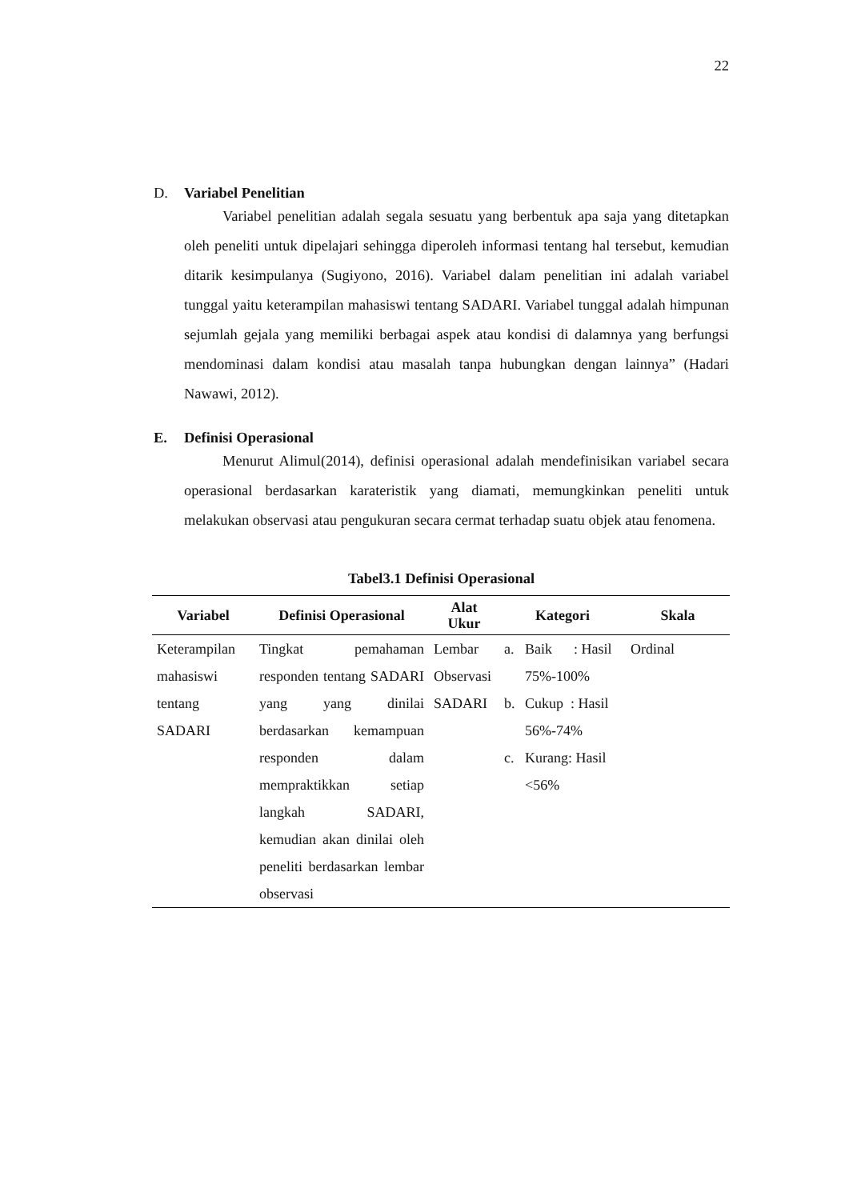22
D. Variabel Penelitian
Variabel penelitian adalah segala sesuatu yang berbentuk apa saja yang ditetapkan oleh peneliti untuk dipelajari sehingga diperoleh informasi tentang hal tersebut, kemudian ditarik kesimpulanya (Sugiyono, 2016). Variabel dalam penelitian ini adalah variabel tunggal yaitu keterampilan mahasiswi tentang SADARI. Variabel tunggal adalah himpunan sejumlah gejala yang memiliki berbagai aspek atau kondisi di dalamnya yang berfungsi mendominasi dalam kondisi atau masalah tanpa hubungkan dengan lainnya” (Hadari Nawawi, 2012).
E. Definisi Operasional
Menurut Alimul(2014), definisi operasional adalah mendefinisikan variabel secara operasional berdasarkan karateristik yang diamati, memungkinkan peneliti untuk melakukan observasi atau pengukuran secara cermat terhadap suatu objek atau fenomena.
Tabel3.1 Definisi Operasional
| Variabel | Definisi Operasional | Alat Ukur | Kategori | | Skala |
| --- | --- | --- | --- | --- | --- |
| Keterampilan mahasiswi tentang SADARI | Tingkat pemahaman responden tentang SADARI yang yang dinilai berdasarkan kemampuan responden dalam mempraktikkan setiap langkah SADARI, kemudian akan dinilai oleh peneliti berdasarkan lembar observasi | Lembar Observasi SADARI | a. b. c. | Baik : Hasil 75%-100% Cukup : Hasil 56%-74% Kurang: Hasil <56% | Ordinal |